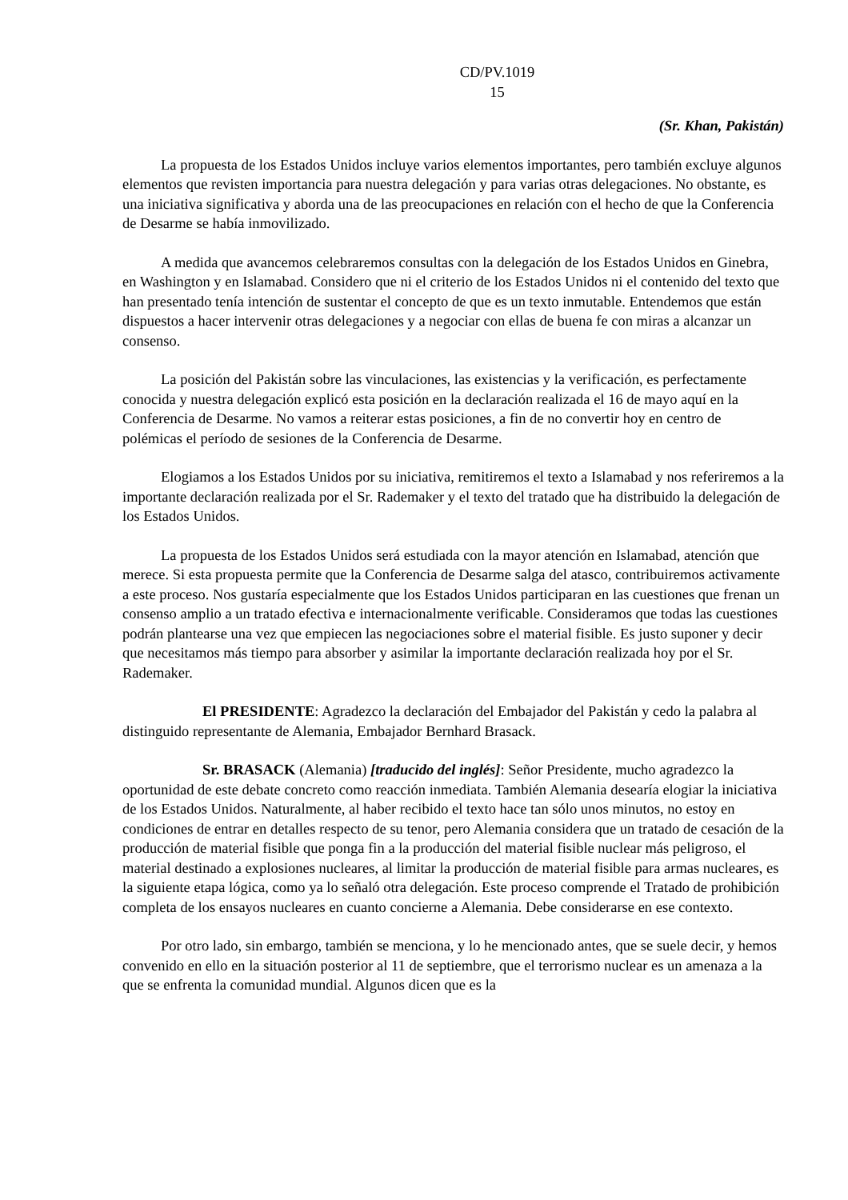CD/PV.1019
15
(Sr. Khan, Pakistán)
La propuesta de los Estados Unidos incluye varios elementos importantes, pero también excluye algunos elementos que revisten importancia para nuestra delegación y para varias otras delegaciones. No obstante, es una iniciativa significativa y aborda una de las preocupaciones en relación con el hecho de que la Conferencia de Desarme se había inmovilizado.
A medida que avancemos celebraremos consultas con la delegación de los Estados Unidos en Ginebra, en Washington y en Islamabad. Considero que ni el criterio de los Estados Unidos ni el contenido del texto que han presentado tenía intención de sustentar el concepto de que es un texto inmutable. Entendemos que están dispuestos a hacer intervenir otras delegaciones y a negociar con ellas de buena fe con miras a alcanzar un consenso.
La posición del Pakistán sobre las vinculaciones, las existencias y la verificación, es perfectamente conocida y nuestra delegación explicó esta posición en la declaración realizada el 16 de mayo aquí en la Conferencia de Desarme. No vamos a reiterar estas posiciones, a fin de no convertir hoy en centro de polémicas el período de sesiones de la Conferencia de Desarme.
Elogiamos a los Estados Unidos por su iniciativa, remitiremos el texto a Islamabad y nos referiremos a la importante declaración realizada por el Sr. Rademaker y el texto del tratado que ha distribuido la delegación de los Estados Unidos.
La propuesta de los Estados Unidos será estudiada con la mayor atención en Islamabad, atención que merece. Si esta propuesta permite que la Conferencia de Desarme salga del atasco, contribuiremos activamente a este proceso. Nos gustaría especialmente que los Estados Unidos participaran en las cuestiones que frenan un consenso amplio a un tratado efectiva e internacionalmente verificable. Consideramos que todas las cuestiones podrán plantearse una vez que empiecen las negociaciones sobre el material fisible. Es justo suponer y decir que necesitamos más tiempo para absorber y asimilar la importante declaración realizada hoy por el Sr. Rademaker.
El PRESIDENTE: Agradezco la declaración del Embajador del Pakistán y cedo la palabra al distinguido representante de Alemania, Embajador Bernhard Brasack.
Sr. BRASACK (Alemania) [traducido del inglés]: Señor Presidente, mucho agradezco la oportunidad de este debate concreto como reacción inmediata. También Alemania desearía elogiar la iniciativa de los Estados Unidos. Naturalmente, al haber recibido el texto hace tan sólo unos minutos, no estoy en condiciones de entrar en detalles respecto de su tenor, pero Alemania considera que un tratado de cesación de la producción de material fisible que ponga fin a la producción del material fisible nuclear más peligroso, el material destinado a explosiones nucleares, al limitar la producción de material fisible para armas nucleares, es la siguiente etapa lógica, como ya lo señaló otra delegación. Este proceso comprende el Tratado de prohibición completa de los ensayos nucleares en cuanto concierne a Alemania. Debe considerarse en ese contexto.
Por otro lado, sin embargo, también se menciona, y lo he mencionado antes, que se suele decir, y hemos convenido en ello en la situación posterior al 11 de septiembre, que el terrorismo nuclear es un amenaza a la que se enfrenta la comunidad mundial. Algunos dicen que es la